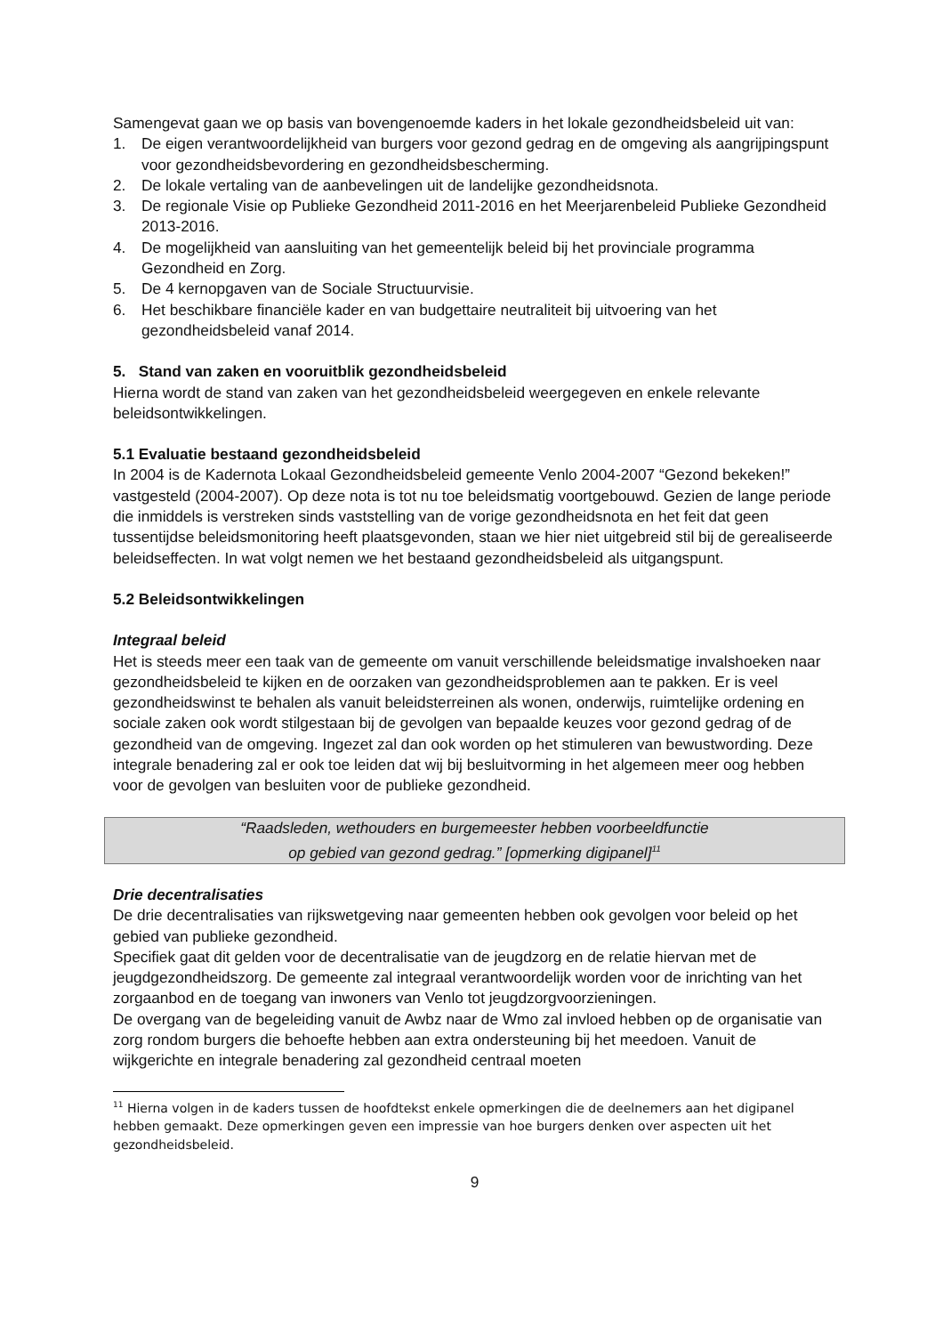Samengevat gaan we op basis van bovengenoemde kaders in het lokale gezondheidsbeleid uit van:
1. De eigen verantwoordelijkheid van burgers voor gezond gedrag en de omgeving als aangrijpingspunt voor gezondheidsbevordering en gezondheidsbescherming.
2. De lokale vertaling van de aanbevelingen uit de landelijke gezondheidsnota.
3. De regionale Visie op Publieke Gezondheid 2011-2016 en het Meerjarenbeleid Publieke Gezondheid 2013-2016.
4. De mogelijkheid van aansluiting van het gemeentelijk beleid bij het provinciale programma Gezondheid en Zorg.
5. De 4 kernopgaven van de Sociale Structuurvisie.
6. Het beschikbare financiële kader en van budgettaire neutraliteit bij uitvoering van het gezondheidsbeleid vanaf 2014.
5. Stand van zaken en vooruitblik gezondheidsbeleid
Hierna wordt de stand van zaken van het gezondheidsbeleid weergegeven en enkele relevante beleidsontwikkelingen.
5.1 Evaluatie bestaand gezondheidsbeleid
In 2004 is de Kadernota Lokaal Gezondheidsbeleid gemeente Venlo 2004-2007 “Gezond bekeken!” vastgesteld (2004-2007). Op deze nota is tot nu toe beleidsmatig voortgebouwd. Gezien de lange periode die inmiddels is verstreken sinds vaststelling van de vorige gezondheidsnota en het feit dat geen tussentijdse beleidsmonitoring heeft plaatsgevonden, staan we hier niet uitgebreid stil bij de gerealiseerde beleidseffecten. In wat volgt nemen we het bestaand gezondheidsbeleid als uitgangspunt.
5.2 Beleidsontwikkelingen
Integraal beleid
Het is steeds meer een taak van de gemeente om vanuit verschillende beleidsmatige invalshoeken naar gezondheidsbeleid te kijken en de oorzaken van gezondheidsproblemen aan te pakken. Er is veel gezondheidswinst te behalen als vanuit beleidsterreinen als wonen, onderwijs, ruimtelijke ordening en sociale zaken ook wordt stilgestaan bij de gevolgen van bepaalde keuzes voor gezond gedrag of de gezondheid van de omgeving. Ingezet zal dan ook worden op het stimuleren van bewustwording. Deze integrale benadering zal er ook toe leiden dat wij bij besluitvorming in het algemeen meer oog hebben voor de gevolgen van besluiten voor de publieke gezondheid.
“Raadsleden, wethouders en burgemeester hebben voorbeeldfunctie
op gebied van gezond gedrag.” [opmerking digipanel]<sup>11</sup>
Drie decentralisaties
De drie decentralisaties van rijkswetgeving naar gemeenten hebben ook gevolgen voor beleid op het gebied van publieke gezondheid.
Specifiek gaat dit gelden voor de decentralisatie van de jeugdzorg en de relatie hiervan met de jeugdgezondheidszorg. De gemeente zal integraal verantwoordelijk worden voor de inrichting van het zorgaanbod en de toegang van inwoners van Venlo tot jeugdzorgvoorzieningen.
De overgang van de begeleiding vanuit de Awbz naar de Wmo zal invloed hebben op de organisatie van zorg rondom burgers die behoefte hebben aan extra ondersteuning bij het meedoen. Vanuit de wijkgerichte en integrale benadering zal gezondheid centraal moeten
<sup>11</sup> Hierna volgen in de kaders tussen de hoofdtekst enkele opmerkingen die de deelnemers aan het digipanel hebben gemaakt. Deze opmerkingen geven een impressie van hoe burgers denken over aspecten uit het gezondheidsbeleid.
9